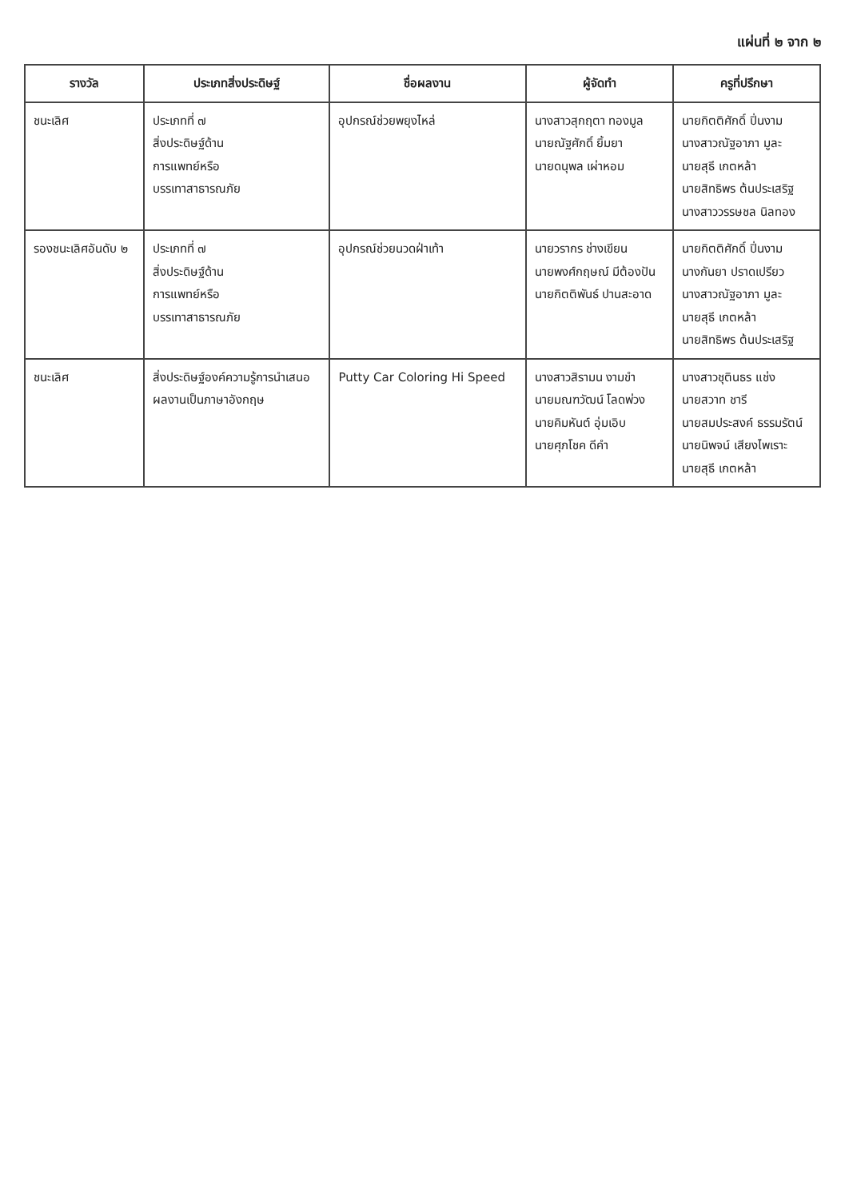แผ่นที่ ๒ จาก ๒
| รางวัล | ประเภทสิ่งประดิษฐ์ | ชื่อผลงาน | ผู้จัดทำ | ครูที่ปรึกษา |
| --- | --- | --- | --- | --- |
| ชนะเลิศ | ประเภทที่ ๗ สิ่งประดิษฐ์ด้าน การแพทย์หรือ บรรเทาสาธารณภัย | อุปกรณ์ช่วยพยุงไหล่ | นางสาวสุกฤตา ทองมูล นายณัฐศักดิ์ ยิ้มยา นายดนุพล เผ่าหอม | นายกิตติศักดิ์ ปิ่นงาม นางสาวณัฐอาภา มูละ นายสุธี เกตหล้า นายสิทธิพร ต้นประเสริฐ นางสาววรรษชล นิลทอง |
| รองชนะเลิศอันดับ ๒ | ประเภทที่ ๗ สิ่งประดิษฐ์ด้าน การแพทย์หรือ บรรเทาสาธารณภัย | อุปกรณ์ช่วยนวดฝ่าเท้า | นายวรากร ช่างเขียน นายพงศ์กฤษณ์ มีต้องปัน นายกิตติพันธ์ ปานสะอาด | นายกิตติศักดิ์ ปิ่นงาม นางกันยา ปราดเปรียว นางสาวณัฐอาภา มูละ นายสุธี เกตหล้า นายสิทธิพร ต้นประเสริฐ |
| ชนะเลิศ | สิ่งประดิษฐ์องค์ความรู้การนำเสนอ ผลงานเป็นภาษาอังกฤษ | Putty Car Coloring Hi Speed | นางสาวสิรามน งามขำ นายมณฑวัฒน์ โลดพ่วง นายคิมหันต์ อุ่มเอิบ นายศุภโชค ดีคำ | นางสาวชุตินธร แช่ง นายสวาท ชารี นายสมประสงค์ ธรรมรัตน์ นายนิพจน์ เสียงไพเราะ นายสุธี เกตหล้า |